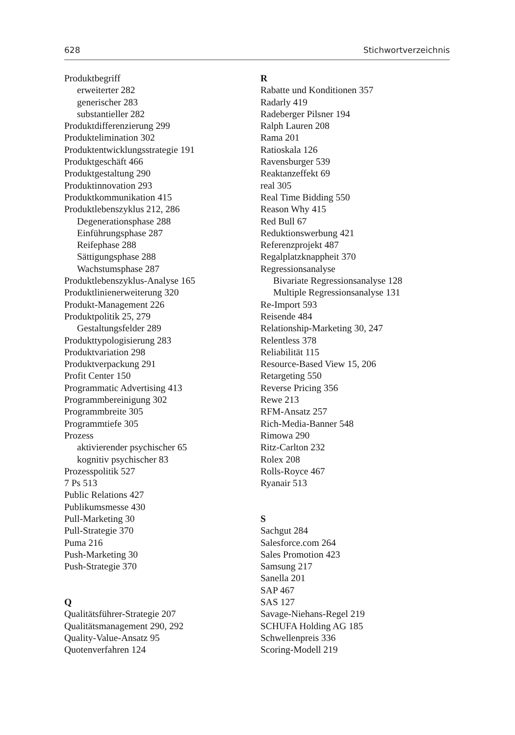628 Stichwortverzeichnis
Produktbegriff
erweiterter 282
generischer 283
substantieller 282
Produktdifferenzierung 299
Produktelimination 302
Produktentwicklungsstrategie 191
Produktgeschäft 466
Produktgestaltung 290
Produktinnovation 293
Produktkommunikation 415
Produktlebenszyklus 212, 286
Degenerationsphase 288
Einführungsphase 287
Reifephase 288
Sättigungsphase 288
Wachstumsphase 287
Produktlebenszyklus-Analyse 165
Produktlinienerweiterung 320
Produkt-Management 226
Produktpolitik 25, 279
Gestaltungsfelder 289
Produkttypologisierung 283
Produktvariation 298
Produktverpackung 291
Profit Center 150
Programmatic Advertising 413
Programmbereinigung 302
Programmbreite 305
Programmtiefe 305
Prozess
aktivierender psychischer 65
kognitiv psychischer 83
Prozesspolitik 527
7 Ps 513
Public Relations 427
Publikumsmesse 430
Pull-Marketing 30
Pull-Strategie 370
Puma 216
Push-Marketing 30
Push-Strategie 370
Q
Qualitätsführer-Strategie 207
Qualitätsmanagement 290, 292
Quality-Value-Ansatz 95
Quotenverfahren 124
R
Rabatte und Konditionen 357
Radarly 419
Radeberger Pilsner 194
Ralph Lauren 208
Rama 201
Ratioskala 126
Ravensburger 539
Reaktanzeffekt 69
real 305
Real Time Bidding 550
Reason Why 415
Red Bull 67
Reduktionswerbung 421
Referenzprojekt 487
Regalplatzknappheit 370
Regressionsanalyse
Bivariate Regressionsanalyse 128
Multiple Regressionsanalyse 131
Re-Import 593
Reisende 484
Relationship-Marketing 30, 247
Relentless 378
Reliabilität 115
Resource-Based View 15, 206
Retargeting 550
Reverse Pricing 356
Rewe 213
RFM-Ansatz 257
Rich-Media-Banner 548
Rimowa 290
Ritz-Carlton 232
Rolex 208
Rolls-Royce 467
Ryanair 513
S
Sachgut 284
Salesforce.com 264
Sales Promotion 423
Samsung 217
Sanella 201
SAP 467
SAS 127
Savage-Niehans-Regel 219
SCHUFA Holding AG 185
Schwellenpreis 336
Scoring-Modell 219